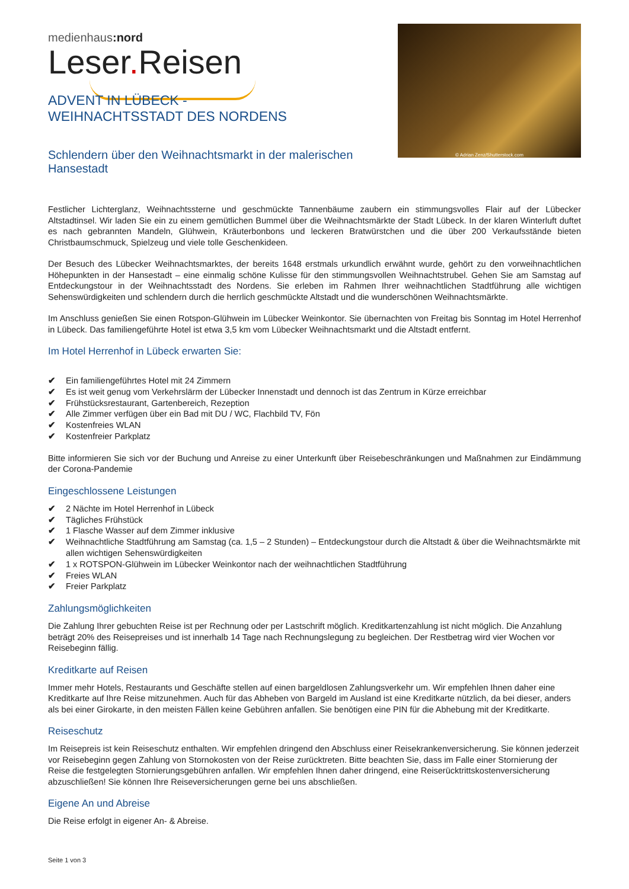medienhaus:nord
Leser. Reisen
© Adrian Zenz/Shutterstock.com
ADVENT IN LÜBECK - WEIHNACHTSSTADT DES NORDENS
Schlendern über den Weihnachtsmarkt in der malerischen
Hansestadt
Festlicher Lichterglanz, Weihnachtssterne und geschmückte Tannenbäume zaubern ein stimmungsvolles Flair auf der Lübecker Altstadtinsel. Wir laden Sie ein zu einem gemütlichen Bummel über die Weihnachtsmärkte der Stadt Lübeck. In der klaren Winterluft duftet es nach gebrannten Mandeln, Glühwein, Kräuterbonbons und leckeren Bratwürstchen und die über 200 Verkaufsstände bieten Christbaumschmuck, Spielzeug und viele tolle Geschenkideen.
Der Besuch des Lübecker Weihnachtsmarktes, der bereits 1648 erstmals urkundlich erwähnt wurde, gehört zu den vorweihnachtlichen Höhepunkten in der Hansestadt – eine einmalig schöne Kulisse für den stimmungsvollen Weihnachtstrubel. Gehen Sie am Samstag auf Entdeckungstour in der Weihnachtsstadt des Nordens. Sie erleben im Rahmen Ihrer weihnachtlichen Stadtführung alle wichtigen Sehenswürdigkeiten und schlendern durch die herrlich geschmückte Altstadt und die wunderschönen Weihnachtsmärkte.
Im Anschluss genießen Sie einen Rotspon-Glühwein im Lübecker Weinkontor. Sie übernachten von Freitag bis Sonntag im Hotel Herrenhof in Lübeck. Das familiengeführte Hotel ist etwa 3,5 km vom Lübecker Weihnachtsmarkt und die Altstadt entfernt.
Im Hotel Herrenhof in Lübeck erwarten Sie:
✔ Ein familiengeführtes Hotel mit 24 Zimmern
✔ Es ist weit genug vom Verkehrslärm der Lübecker Innenstadt und dennoch ist das Zentrum in Kürze erreichbar
✔ Frühstücksrestaurant, Gartenbereich, Rezeption
✔ Alle Zimmer verfügen über ein Bad mit DU / WC, Flachbild TV, Fön
✔ Kostenfreies WLAN
✔ Kostenfreier Parkplatz
Bitte informieren Sie sich vor der Buchung und Anreise zu einer Unterkunft über Reisebeschränkungen und Maßnahmen zur Eindämmung der Corona-Pandemie
Eingeschlossene Leistungen
✔ 2 Nächte im Hotel Herrenhof in Lübeck
✔ Tägliches Frühstück
✔ 1 Flasche Wasser auf dem Zimmer inklusive
✔ Weihnachtliche Stadtführung am Samstag (ca. 1,5 – 2 Stunden) – Entdeckungstour durch die Altstadt & über die Weihnachtsmärkte mit allen wichtigen Sehenswürdigkeiten
✔ 1 x ROTSPON-Glühwein im Lübecker Weinkontor nach der weihnachtlichen Stadtführung
✔ Freies WLAN
✔ Freier Parkplatz
Zahlungsmöglichkeiten
Die Zahlung Ihrer gebuchten Reise ist per Rechnung oder per Lastschrift möglich. Kreditkartenzahlung ist nicht möglich. Die Anzahlung beträgt 20% des Reisepreises und ist innerhalb 14 Tage nach Rechnungslegung zu begleichen. Der Restbetrag wird vier Wochen vor Reisebeginn fällig.
Kreditkarte auf Reisen
Immer mehr Hotels, Restaurants und Geschäfte stellen auf einen bargeldlosen Zahlungsverkehr um. Wir empfehlen Ihnen daher eine Kreditkarte auf Ihre Reise mitzunehmen. Auch für das Abheben von Bargeld im Ausland ist eine Kreditkarte nützlich, da bei dieser, anders als bei einer Girokarte, in den meisten Fällen keine Gebühren anfallen. Sie benötigen eine PIN für die Abhebung mit der Kreditkarte.
Reiseschutz
Im Reisepreis ist kein Reiseschutz enthalten. Wir empfehlen dringend den Abschluss einer Reisekrankenversicherung. Sie können jederzeit vor Reisebeginn gegen Zahlung von Stornokosten von der Reise zurücktreten. Bitte beachten Sie, dass im Falle einer Stornierung der Reise die festgelegten Stornierungsgebühren anfallen. Wir empfehlen Ihnen daher dringend, eine Reiserücktrittskostenversicherung abzuschließen! Sie können Ihre Reiseversicherungen gerne bei uns abschließen.
Eigene An und Abreise
Die Reise erfolgt in eigener An- & Abreise.
Seite 1 von 3